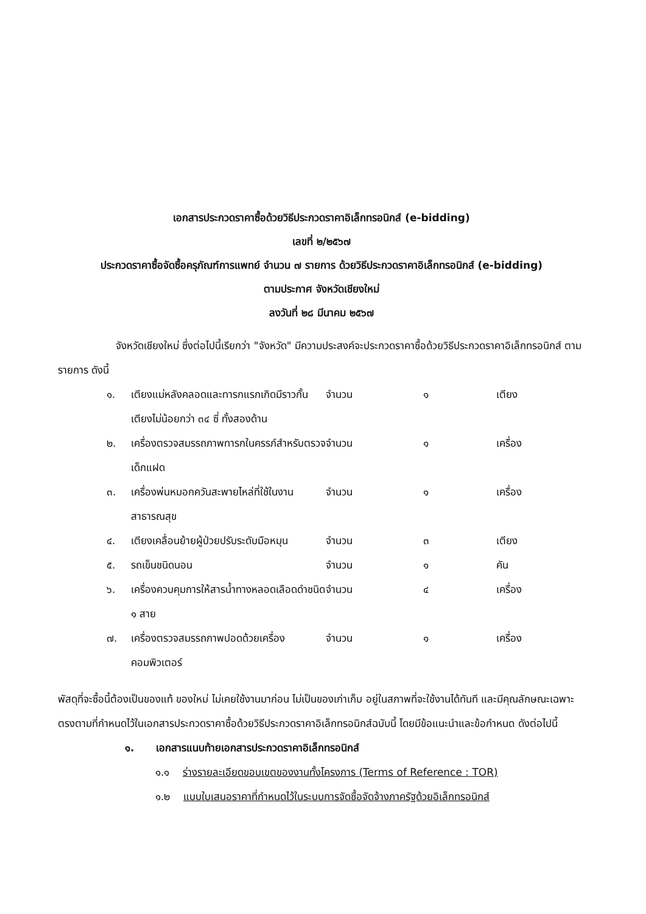เอกสารประกวดราคาซื้อด้วยวิธีประกวดราคาอิเล็กทรอนิกส์ (e-bidding)
เลขที่ ๒/๒๕๖๗
ประกวดราคาซื้อจัดซื้อครุภัณฑ์การแพทย์ จำนวน ๗ รายการ ด้วยวิธีประกวดราคาอิเล็กทรอนิกส์ (e-bidding)
ตามประกาศ จังหวัดเชียงใหม่
ลงวันที่ ๒๘ มีนาคม ๒๕๖๗
จังหวัดเชียงใหม่ ซึ่งต่อไปนี้เรียกว่า "จังหวัด" มีความประสงค์จะประกวดราคาซื้อด้วยวิธีประกวดราคาอิเล็กทรอนิกส์ ตามรายการ ดังนี้
| ๑. | เตียงแม่หลังคลอดและทารกแรกเกิดมีราวกั้นเตียงไม่น้อยกว่า ๓๔ ซี่ ทั้งสองด้าน | จำนวน | ๑ | เตียง |
| ๒. | เครื่องตรวจสมรรถภาพทารกในครรภ์สำหรับตรวจเด็กแฝด | จำนวน | ๑ | เครื่อง |
| ๓. | เครื่องพ่นหมอกควันสะพายไหล่ที่ใช้ในงานสาธารณสุข | จำนวน | ๑ | เครื่อง |
| ๔. | เตียงเคลื่อนย้ายผู้ป่วยปรับระดับมือหมุน | จำนวน | ๓ | เตียง |
| ๕. | รถเข็นชนิดนอน | จำนวน | ๑ | คัน |
| ๖. | เครื่องควบคุมการให้สารน้ำทางหลอดเลือดดำชนิด ๑ สาย | จำนวน | ๔ | เครื่อง |
| ๗. | เครื่องตรวจสมรรถภาพปอดด้วยเครื่องคอมพิวเตอร์ | จำนวน | ๑ | เครื่อง |
พัสดุที่จะซื้อนี้ต้องเป็นของแท้ ของใหม่ ไม่เคยใช้งานมาก่อน ไม่เป็นของเก่าเก็บ อยู่ในสภาพที่จะใช้งานได้ทันที และมีคุณลักษณะเฉพาะตรงตามที่กำหนดไว้ในเอกสารประกวดราคาซื้อด้วยวิธีประกวดราคาอิเล็กทรอนิกส์ฉบับนี้ โดยมีข้อแนะนำและข้อกำหนด ดังต่อไปนี้
๑. เอกสารแนบท้ายเอกสารประกวดราคาอิเล็กทรอนิกส์
๑.๑ ร่างรายละเอียดขอบเขตของงานทั้งโครงการ (Terms of Reference : TOR)
๑.๒ แบบใบเสนอราคาที่กำหนดไว้ในระบบการจัดซื้อจัดจ้างภาครัฐด้วยอิเล็กทรอนิกส์